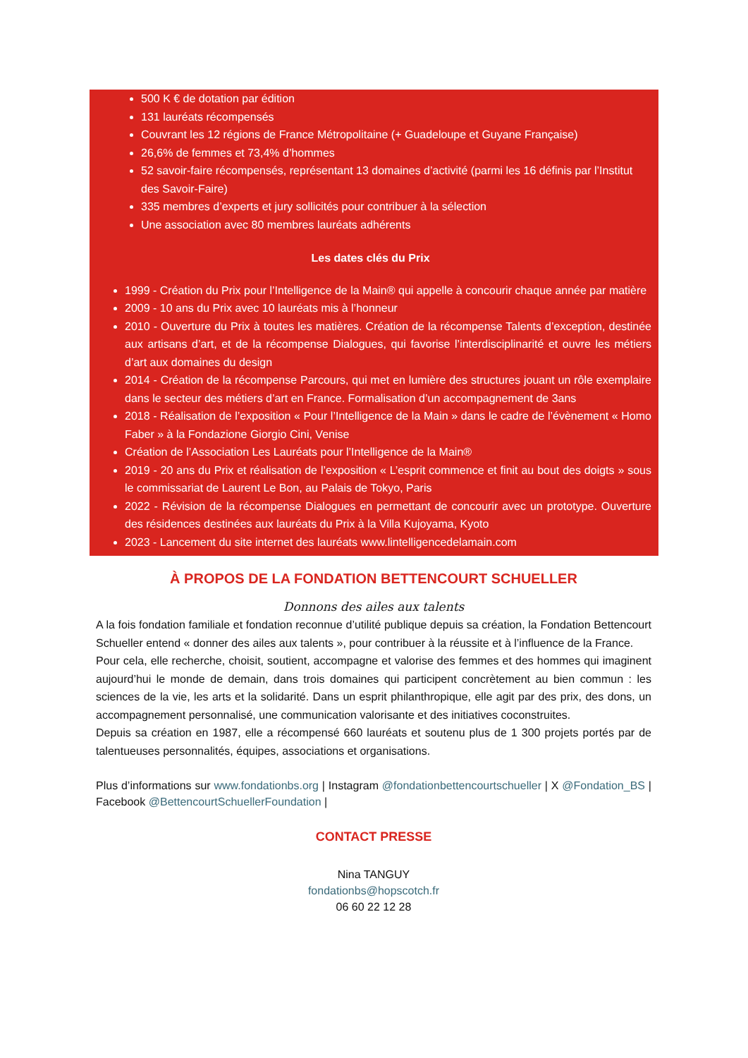500 K € de dotation par édition
131 lauréats récompensés
Couvrant les 12 régions de France Métropolitaine (+ Guadeloupe et Guyane Française)
26,6% de femmes et 73,4% d’hommes
52 savoir-faire récompensés, représentant 13 domaines d’activité (parmi les 16 définis par l’Institut des Savoir-Faire)
335 membres d’experts et jury sollicités pour contribuer à la sélection
Une association avec 80 membres lauréats adhérents
Les dates clés du Prix
1999 - Création du Prix pour l’Intelligence de la Main® qui appelle à concourir chaque année par matière
2009 - 10 ans du Prix avec 10 lauréats mis à l’honneur
2010 - Ouverture du Prix à toutes les matières. Création de la récompense Talents d’exception, destinée aux artisans d’art, et de la récompense Dialogues, qui favorise l’interdisciplinarité et ouvre les métiers d’art aux domaines du design
2014 - Création de la récompense Parcours, qui met en lumière des structures jouant un rôle exemplaire dans le secteur des métiers d’art en France. Formalisation d’un accompagnement de 3ans
2018 - Réalisation de l’exposition « Pour l’Intelligence de la Main » dans le cadre de l’évènement « Homo Faber » à la Fondazione Giorgio Cini, Venise
Création de l’Association Les Lauréats pour l’Intelligence de la Main®
2019 - 20 ans du Prix et réalisation de l’exposition « L’esprit commence et finit au bout des doigts » sous le commissariat de Laurent Le Bon, au Palais de Tokyo, Paris
2022 - Révision de la récompense Dialogues en permettant de concourir avec un prototype. Ouverture des résidences destinées aux lauréats du Prix à la Villa Kujoyama, Kyoto
2023 - Lancement du site internet des lauréats www.lintelligencedelamain.com
À PROPOS DE LA FONDATION BETTENCOURT SCHUELLER
Donnons des ailes aux talents
A la fois fondation familiale et fondation reconnue d’utilité publique depuis sa création, la Fondation Bettencourt Schueller entend « donner des ailes aux talents », pour contribuer à la réussite et à l’influence de la France.
Pour cela, elle recherche, choisit, soutient, accompagne et valorise des femmes et des hommes qui imaginent aujourd’hui le monde de demain, dans trois domaines qui participent concrètement au bien commun : les sciences de la vie, les arts et la solidarité. Dans un esprit philanthropique, elle agit par des prix, des dons, un accompagnement personnalisé, une communication valorisante et des initiatives coconstruites.
Depuis sa création en 1987, elle a récompensé 660 lauréats et soutenu plus de 1 300 projets portés par de talentueuses personnalités, équipes, associations et organisations.
Plus d’informations sur www.fondationbs.org | Instagram @fondationbettencourtschueller | X @Fondation_BS | Facebook @BettencourtSchuellerFoundation |
CONTACT PRESSE
Nina TANGUY
fondationbs@hopscotch.fr
06 60 22 12 28